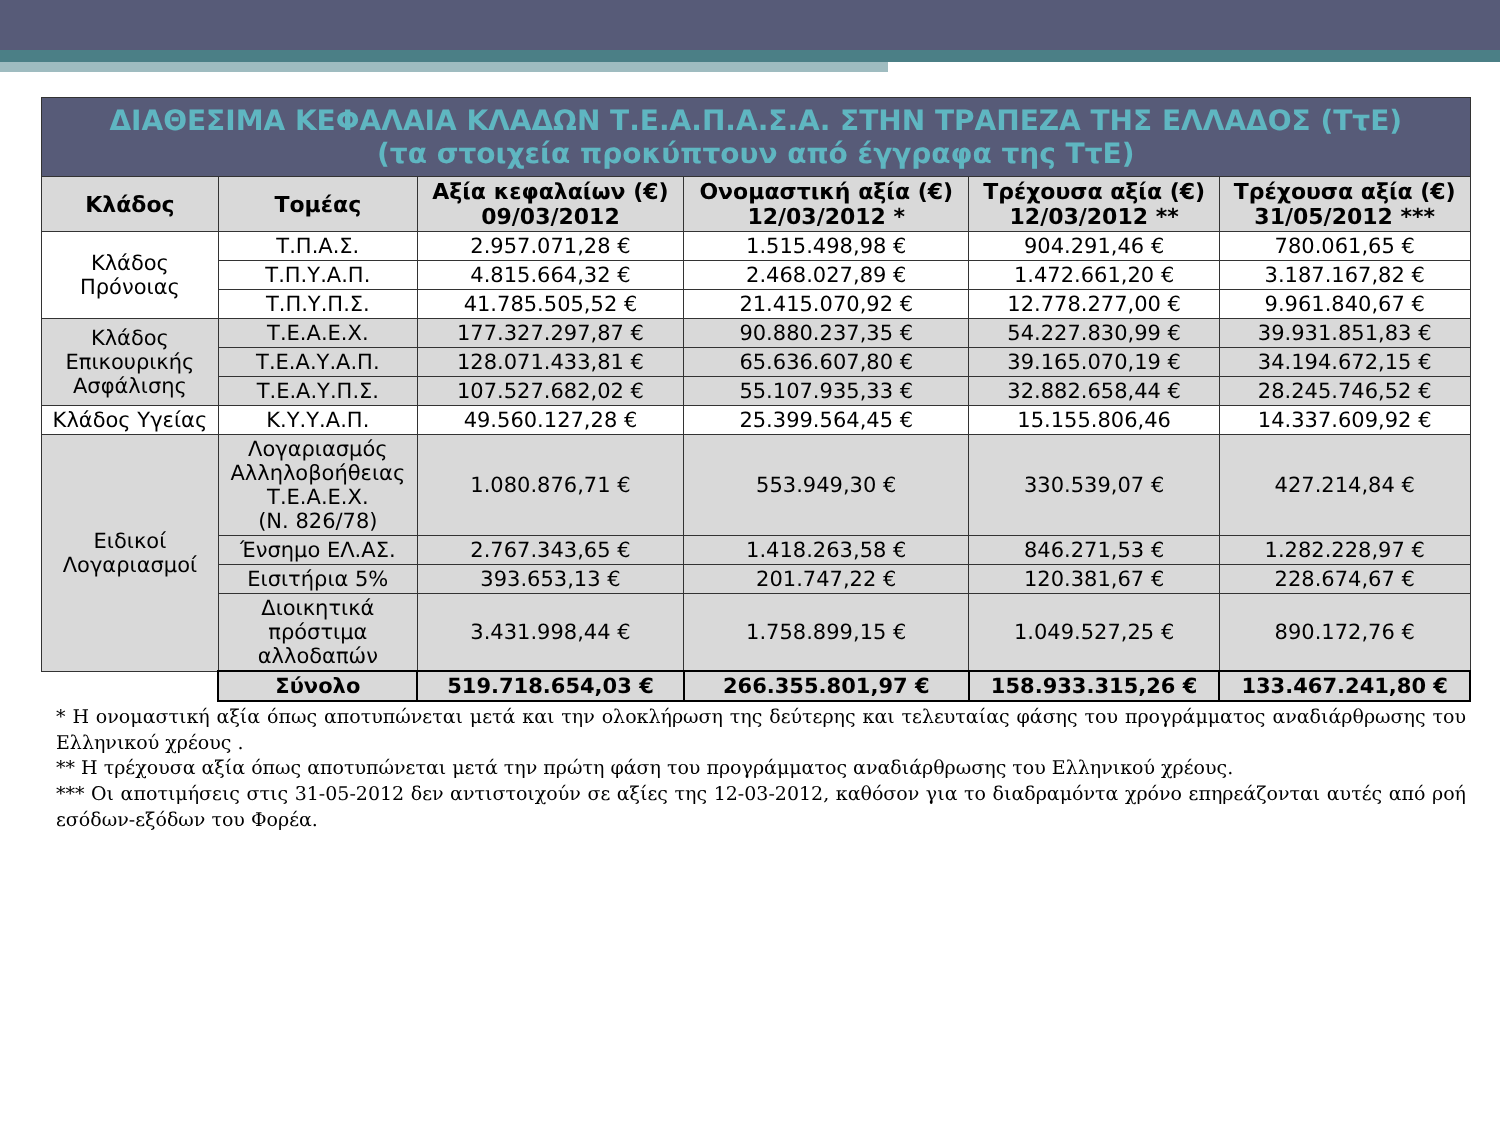| ΔΙΑΘΕΣΙΜΑ ΚΕΦΑΛΑΙΑ ΚΛΑΔΩΝ Τ.Ε.Α.Π.Α.Σ.Α. ΣΤΗΝ ΤΡΑΠΕΖΑ ΤΗΣ ΕΛΛΑΔΟΣ (ΤτΕ) (τα στοιχεία προκύπτουν από έγγραφα της ΤτΕ) | | | | | |
| Κλάδος | Τομέας | Αξία κεφαλαίων (€) 09/03/2012 | Ονομαστική αξία (€) 12/03/2012 * | Τρέχουσα αξία (€) 12/03/2012 ** | Τρέχουσα αξία (€) 31/05/2012 *** |
| Κλάδος Πρόνοιας | Τ.Π.Α.Σ. | 2.957.071,28 € | 1.515.498,98 € | 904.291,46 € | 780.061,65 € |
| | Τ.Π.Υ.Α.Π. | 4.815.664,32 € | 2.468.027,89 € | 1.472.661,20 € | 3.187.167,82 € |
| | Τ.Π.Υ.Π.Σ. | 41.785.505,52 € | 21.415.070,92 € | 12.778.277,00 € | 9.961.840,67 € |
| Κλάδος Επικουρικής Ασφάλισης | Τ.Ε.Α.Ε.Χ. | 177.327.297,87 € | 90.880.237,35 € | 54.227.830,99 € | 39.931.851,83 € |
| | Τ.Ε.Α.Υ.Α.Π. | 128.071.433,81 € | 65.636.607,80 € | 39.165.070,19 € | 34.194.672,15 € |
| | Τ.Ε.Α.Υ.Π.Σ. | 107.527.682,02 € | 55.107.935,33 € | 32.882.658,44 € | 28.245.746,52 € |
| Κλάδος Υγείας | Κ.Υ.Υ.Α.Π. | 49.560.127,28 € | 25.399.564,45 € | 15.155.806,46 | 14.337.609,92 € |
| Ειδικοί Λογαριασμοί | Λογαριασμός Αλληλοβοήθειας Τ.Ε.Α.Ε.Χ. (Ν. 826/78) | 1.080.876,71 € | 553.949,30 € | 330.539,07 € | 427.214,84 € |
| | Ένσημο ΕΛ.ΑΣ. | 2.767.343,65 € | 1.418.263,58 € | 846.271,53 € | 1.282.228,97 € |
| | Εισιτήρια 5% | 393.653,13 € | 201.747,22 € | 120.381,67 € | 228.674,67 € |
| | Διοικητικά πρόστιμα αλλοδαπών | 3.431.998,44 € | 1.758.899,15 € | 1.049.527,25 € | 890.172,76 € |
| | Σύνολο | 519.718.654,03 € | 266.355.801,97 € | 158.933.315,26 € | 133.467.241,80 € |
* Η ονομαστική αξία όπως αποτυπώνεται μετά και την ολοκλήρωση της δεύτερης και τελευταίας φάσης του προγράμματος αναδιάρθρωσης του Ελληνικού χρέους .
** Η τρέχουσα αξία όπως αποτυπώνεται μετά την πρώτη φάση του προγράμματος αναδιάρθρωσης του Ελληνικού χρέους.
*** Οι αποτιμήσεις στις 31-05-2012 δεν αντιστοιχούν σε αξίες της 12-03-2012, καθόσον για το διαδραμόντα χρόνο επηρεάζονται αυτές από ροή εσόδων-εξόδων του Φορέα.